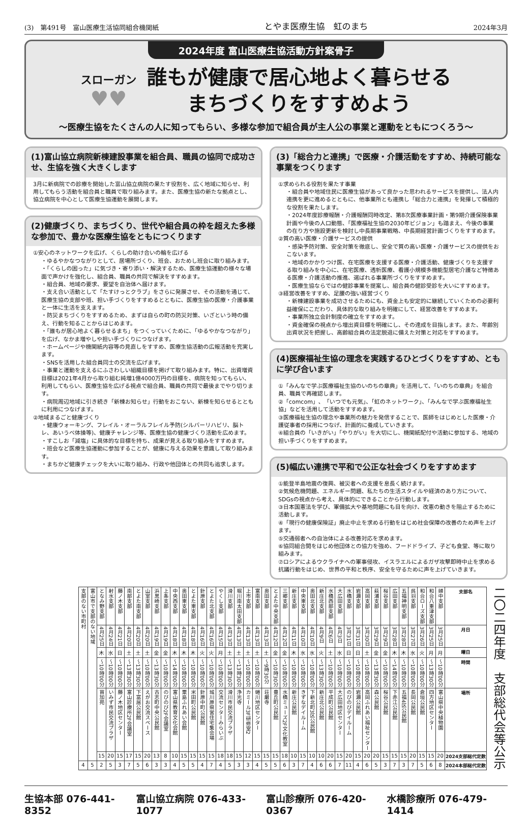(3)　第491号　富山医療生活協同組合機関紙 とやま医療生協　虹のまち 2024年3月
2024年度 富山医療生協活動方針案骨子
スローガン
♥♥
誰もが健康で居心地よく暮らせる
まちづくりをすすめよう
～医療生協をたくさんの人に知ってもらい、多様な参加で組合員が主人公の事業と運動をともにつくろう～
(1)富山協立病院新棟建設事業を組合員、職員の協同で成功させ、生協を強く大きくします
3月に新病院での診療を開始した富山協立病院の果たす役割を、広く地域に知らせ、利用してもらう活動を組合員と職員で取り組みます。また、医療生協の新たな拠点とし、協立病院を中心として医療生協運動を展開します。
(2)健康づくり、まちづくり、世代や組合員の枠を超えた多様な参加で、豊かな医療生協をともにつくります
①安心のネットワークを広げ、くらしの助け合いの輪を広げる
・ゆるやかなつながりとして、居場所づくり、班会、おためし班会に取り組みます。
・「くらしの困った」に気づき・寄り添い・解決するため、医療生協運動の様々な場面で声かけを強化し、組合員、職員の共同で解決をすすめます。
・組合員、地域の要求、要望を自治体へ届けます。
・支え合い活動として「たすけっとクラブ」をさらに発展させ、その活動を通じて、医療生協の支部や班、担い手づくりをすすめるとともに、医療生協の医療・介護事業と一体に生活を支えます。
・防災まちづくりをすすめるため、まずは自らの町の防災対策、いざという時の備え、行動を知ることからはじめます。
・「誰もが居心地よく暮らせるまち」をつくっていくために、「ゆるやかなつながり」を広げ、なかま増やしや担い手づくりにつなげます。
・ホームページや機関紙内容等の見直しをすすめ、医療生協活動の広報活動を充実します。
・SNSを活用した組合員同士の交流を広げます。
・事業と運動を支えるにふさわしい組織目標を掲げて取り組みます。特に、出資増資目標は2021年4月から取り組む純増1億4000万円の目標を、病院を知ってもらい、利用してもらい、医療生協を広げる視点で組合員、職員の共同で最後までやり切ります。
・病院周辺地域に引き続き「新棟お知らせ」行動をおこない、新棟を知らせるとともに利用につなげます。
②地域まるごと健康づくり
・健康ウォーキング、フレイル・オーラルフレイル予防(シルバーリハビリ、脳トレ、あいうべ体操等)、健康チャレンジ等、医療生協の健康づくり活動を広めます。
・すこしお「減塩」に具体的な目標を持ち、成果が見える取り組みをすすめます。
・班会など医療生協運動に参加することが、健康に与える効果を意識して取り組みます。
・まちかど健康チェックを大いに取り組み、行政や他団体との共同も追求します。
(3)「総合力と連携」で医療・介護活動をすすめ、持続可能な事業をつくります
①求められる役割を果たす事業
・組合員や地域住民に医療生協があって良かった思われるサービスを提供し、法人内連携を更に進めるとともに、他事業所とも連携し「総合力と連携」を発揮して積極的な役割を果たします。
・2024年度診療報酬・介護報酬同時改定、第8次医療事業計画・第9期介護保険事業計画や今後の人口動態、「医療福祉生協の2030年ビジョン」も踏まえ、今後の事業の在り方や施設更新を検討し中長期事業戦略、中長期経営計画づくりをすすめます。
②質の高い医療・介護サービスの提供
・感染予防対策、安全対策を徹底し、安全で質の高い医療・介護サービスの提供をおこないます。
・地域のかかりつけ医、在宅医療を支援する医療・介護活動、健康づくりを支援する取り組みを中心に、在宅医療、透析医療、看護小規模多機能型居宅介護など特徴ある医療・介護活動の推進、選ばれる事業所づくりをすすめます。
・医療生協ならではの健診事業を提案し、組合員の健診受診を大いにすすめます。
③経営改善をすすめ、足腰の強い経営づくり
・新棟建設事業を成功させるためにも、資金上も安定的に継続していくための必要利益確保にこだわり、具体的な取り組みを明確にして、経営改善をすすめます。
・事業所独立会計制度の確立をすすめます。
・資金確保の視点から増出資目標を明確にし、その達成を目指します。また、年齢別出資状況を把握し、高齢組合員の法定脱退に備えた対策と対応をすすめます。
(4)医療福祉生協の理念を実践するひとづくりをすすめ、ともに学び合います
①「みんなで学ぶ医療福祉生協のいのちの章典」を活用して、「いのちの章典」を組合員、職員で再確認します。
②「comcom」、「いつでも元気」、「虹のネットワーク」、「みんなで学ぶ医療福祉生協」などを活用して活動をすすめます。
③医療福祉生協の理念や事業所の魅力を発信することで、医師をはじめとした医療・介護従事者の採用につなげ、計画的に養成していきます。
④組合員の「いきがい」「やりがい」を大切にし、機関紙配付や活動に参加する、地域の担い手づくりをすすめます。
(5)幅広い連携で平和で公正な社会づくりをすすめます
①能登半島地震の復興、被災者への支援を息長く続けます。
②気候危機問題、エネルギー問題、私たちの生活スタイルや経済のあり方について、SDGsの視点から考え、具体的にできることから行動します。
③日本国憲法を学び、軍備拡大や基地問題にも目を向け、改憲の動きを阻止するために活動します。
④「現行の健康保険証」廃止中止を求める行動をはじめ社会保障の改善のため声を上げます。
⑤交通弱者への自治体による改善対応を求めます。
⑥協同組合間をはじめ他団体との協力を強め、フードドライブ、子ども食堂、等に取り組みます。
⑦ロシアによるウクライナへの軍事侵攻、イスラエルによるガザ攻撃即時中止を求める抗議行動をはじめ、世界の平和と秩序、安全を守るために声を上げていきます。
二〇二四年度　支部総代会等公示
| 支部名 | 婦中支部 | 和合八重津支部 | 和合ローズ支部 | 呉羽支部 | 五福神明支部 | 広田支部 | 桜谷支部 | 萩浦支部 | 高岡支部 | 岩瀬支部 | 水橋支部 | 大広田支部 | 水橋西部支部 | 新庄北支部 | 奥田北支部 | 中央東支部 | 新庄支部 | 三郷支部 | とよた中央支部 | 奥田支部 | 富南支部 | 上市支部 | 堀川南太田支部 | 滑川支部 | やくし支部 | とよた北支部 | 針原支部 | とよた東支部 | 奥田東支部 | 中央西支部 | 上条支部 | 浜黒崎支部 | 山室支部 | とよた南支部 | 南部支部 | 藤ノ木支部 | 射水支部 | となみ野支部 | 富山市で支部のない地域 | 支部のない市町村 |
| 月日 | 3月25日 | 3月25日 | 3月26日 | 3月27日 | 3月28日 | 3月28日 | 3月29日 | 3月29日 | 3月30日 | 3月31日 | 3月31日 | 4月3日 | 4月6日 | 4月9日 | 4月10日 | 4月10日 | 4月11日 | 4月12日 | 4月12日 | 4月13日 | 4月13日 | 4月13日 | 4月13日 | 4月13日 | 4月15日 | 4月16日 | 4月16日 | 4月18日 | 4月18日 | 4月18日 | 4月19日 | 4月19日 | 4月20日 | 4月20日 | 4月20日 | 4月21日 | 4月24日 | 4月25日 | | |
| 曜日 | 月 | 月 | 火 | 水 | 木 | 木 | 金 | 金 | 土 | 日 | 日 | 水 | 土 | 火 | 水 | 水 | 木 | 金 | 金 | 土 | 土 | 土 | 土 | 土 | 月 | 火 | 火 | 木 | 木 | 木 | 金 | 金 | 土 | 土 | 土 | 日 | 水 | 木 | | |
| 時間 | 10時00分～ | 13時30分～ | 10時00分～ | 10時00分～ | 10時00分～ | 14時00分～ | 10時00分～ | 13時30分～ | 10時00分～ | 10時00分～ | 10時00分～ | 10時00分～ | 10時00分～ | 13時30分～ | 10時00分～ | 10時00分～ | 10時00分～ | 10時00分～ | 10時30分～ | 9時30分～ | 10時00分～ | 10時00分～ | 13時30分～ | 13時30分～ | 10時00分～ | 10時00分～ | 10時00分～ | 10時00分～ | 10時00分～ | 14時00分～ | 10時00分～ | 13時30分～ | 10時00分～ | 13時30分～ | 13時30分～ | 10時00分～ | 10時00分～ | 10時00分～ | | |
| 場所 | 富山県中央植物園 | 四方地区センター | 倉垣公民館 | 長岡公民館 | 五福4区公民館 | 下赤江公民館 | 桜谷公民館 | 森公民館 | 高岡ふれあい福祉センター | 岩瀬公民館 | のびのびデイルーム | 大広田地区センター | 平成町公民館 | 新庄北公民館 | 下新北町3区公民館 | きずなデイルーム | 新庄公民館 | 水橋ミューズ2F文化教室 | 豊丘町公民館 | 荘厳寺 | 蜷川地区センター | カミール3F研修室2 | 浄光寺 | 滑川市民交流プラザ | 交流センターみらいぶ | 城川原県営住宅集会場 | 針原中町公民館 | 米田町公民館 | 粟島ふれあい会館 | 富山県教育文化会館 | のびのび2F会議室 | 古志町中央公民館 | えがお交流スペース | 下冨居公民館 | 富山診療所2F会議室 | 藤ノ木地区センター | いみず市民交流プラザ | 苗加苑 | | |
| 2024支部総代定数 | 20 | 15 | 15 | 20 | 15 | 15 | 15 | 20 | 20 | 15 | 20 | 15 | 20 | 10 | 10 | 15 | 10 | 18 | 15 | 15 | 15 | 12 | 15 | 18 | 18 | 15 | 15 | 15 | 15 | 10 | 8 | 13 | 20 | 15 | 17 | 15 | 20 | 15 | | |
| 2024本部総代定数 | 8 | 6 | 5 | 7 | 3 | 7 | 3 | 5 | 6 | 4 | 11 | 7 | 6 | 6 | 4 | 7 | 3 | 6 | 5 | 5 | 4 | 3 | 3 | 5 | 4 | 7 | 4 | 5 | 5 | 4 | 3 | 3 | 6 | 5 | 7 | 3 | 5 | 2 | 5 | 4 |
生協本部 076-441-8352 富山協立病院 076-433-1077 富山診療所 076-420-0367 水橋診療所 076-479-1414